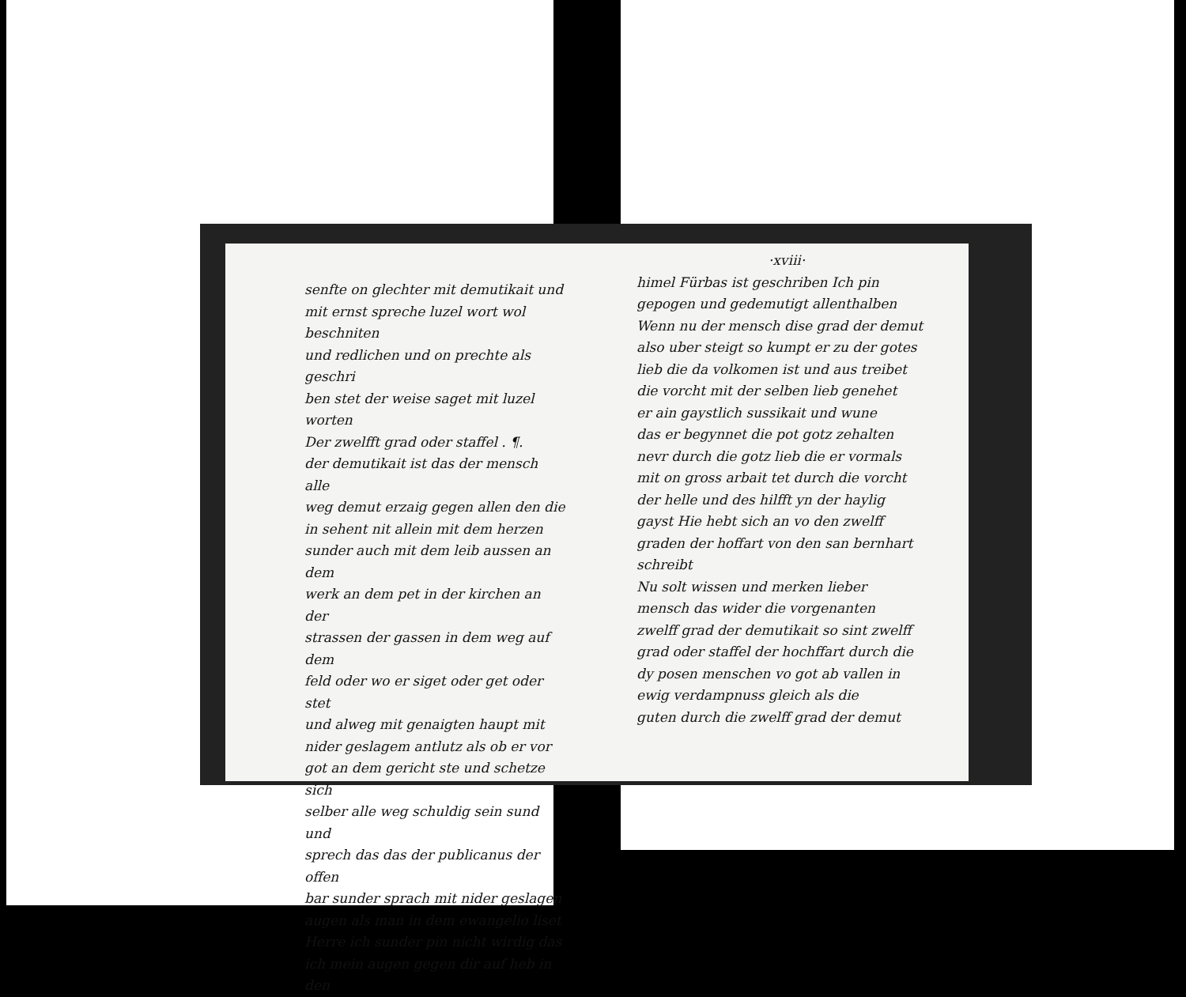senfte on glechter mit demutikait und
mit ernst spreche luzel wort wol beschniten
und redlichen und on prechte als geschri
ben stet der weise saget mit luzel worten
Der zwelfft grad oder staffel . ¶.
der demutikait ist das der mensch alle
weg demut erzaig gegen allen den die
in sehent nit allein mit dem herzen
sunder auch mit dem leib aussen an dem
werk an dem pet in der kirchen an der
strassen der gassen in dem weg auf dem
feld oder wo er siget oder get oder stet
und alweg mit genaigten haupt mit
nider geslagem antlutz als ob er vor
got an dem gericht ste und schetze sich
selber alle weg schuldig sein sund und
sprech das das der publicanus der offen
bar sunder sprach mit nider geslagen
augen als man in dem ewangelio liset
Herre ich sunder pin nicht wirdig das
ich mein augen gegen dir auf heb in den
·xviii·
himel Fürbas ist geschriben Ich pin
gepogen und gedemutigt allenthalben
Wenn nu der mensch dise grad der demut
also uber steigt so kumpt er zu der gotes
lieb die da volkomen ist und aus treibet
die vorcht mit der selben lieb genehet
er ain gaystlich sussikait und wune
das er begynnet die pot gotz zehalten
nevr durch die gotz lieb die er vormals
mit on gross arbait tet durch die vorcht
der helle und des hilfft yn der haylig
gayst Hie hebt sich an vo den zwelff
graden der hoffart von den san bernhart
schreibt
Nu solt wissen und merken lieber
mensch das wider die vorgenanten
zwelff grad der demutikait so sint zwelff
grad oder staffel der hochffart durch die
dy posen menschen vo got ab vallen in
ewig verdampnuss gleich als die
guten durch die zwelff grad der demut